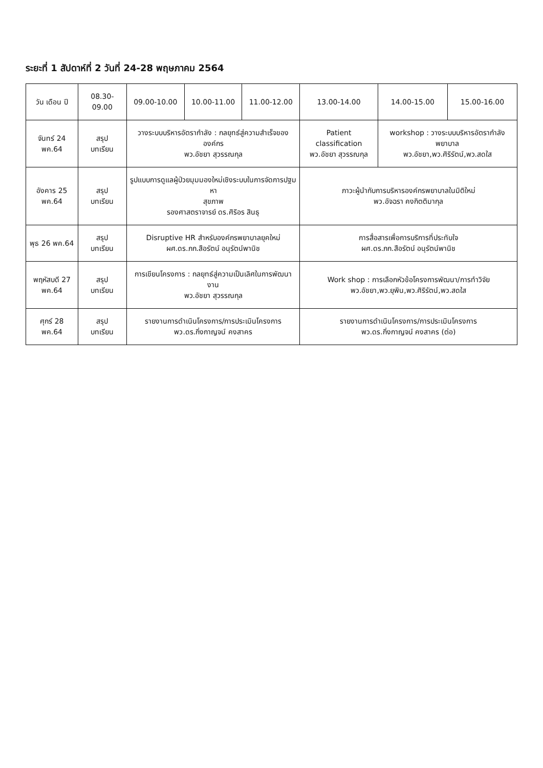ระยะที่ 1 สัปดาห์ที่ 2 วันที่ 24-28 พฤษภาคม 2564
| วัน เดือน ปี | 08.30-09.00 | 09.00-10.00 | 10.00-11.00 | 11.00-12.00 | 13.00-14.00 | 14.00-15.00 | 15.00-16.00 |
| --- | --- | --- | --- | --- | --- | --- | --- |
| จันทร์ 24 พค.64 | สรุป บทเรียน | วางระบบบริหารอัตรากำลัง : กลยุทธ์สู่ความสำเร็จขององค์กร พว.อัชยา สุวรรณกุล | | | Patient classification พว.อัชยา สุวรรณกุล | workshop : วางระบบบริหารอัตรากำลังพยาบาล พว.อัชยา,พว.ศิริรัตน์,พว.สดใส | |
| อังคาร 25 พค.64 | สรุป บทเรียน | รูปแบบการดูแลผู้ป่วยมุมมองใหม่เชิงระบบในการจัดการปฐมหา สุขภาพ รองศาสตราจารย์ ดร.ศิริอร สินธุ | | | ภาวะผู้นำกับการบริหารองค์กรพยาบาลในมิติใหม่ พว.อัจฉรา คงกิตติมากุล | | |
| พุธ 26 พค.64 | สรุป บทเรียน | Disruptive HR สำหรับองค์กรพยาบาลยุคใหม่ ผศ.ดร.ภก.สือรัตน์ อนุรัตน์พานิช | | | การสื่อสารเพื่อการบริการที่ประทับใจ ผศ.ดร.ภก.สือรัตน์ อนุรัตน์พานิช | | |
| พฤหัสบดี 27 พค.64 | สรุป บทเรียน | การเขียนโครงการ : กลยุทธ์สู่ความเป็นเลิศในการพัฒนางาน พว.อัชยา สุวรรณกุล | | | Work shop : การเลือกหัวข้อโครงการพัฒนา/การทำวิจัย พว.อัชยา,พว.ยุพิน,พว.ศิริรัตน์,พว.สดใส | | |
| ศุกร์ 28 พค.64 | สรุป บทเรียน | รายงานการดำเนินโครงการ/การประเมินโครงการ พว.ดร.กิ่งกาญจน์ คงสาคร | | | รายงานการดำเนินโครงการ/การประเมินโครงการ พว.ดร.กิ่งกาญจน์ คงสาคร (ต่อ) | | |